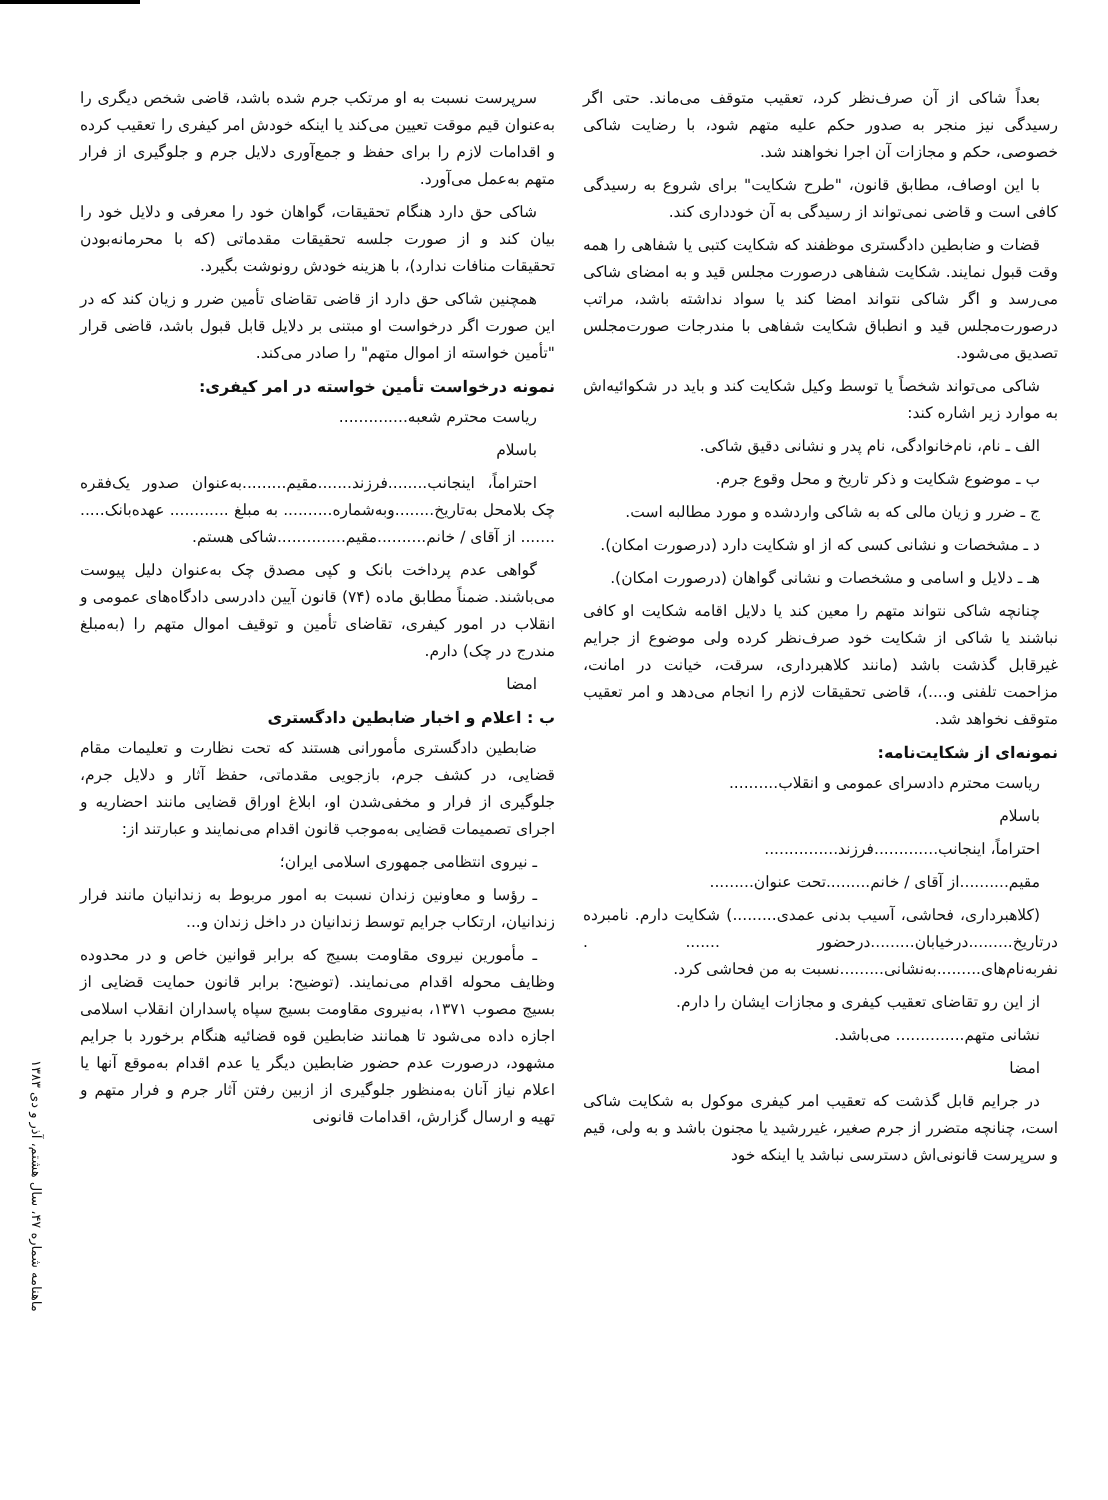بعداً شاکی از آن صرف‌نظر کرد، تعقیب متوقف می‌ماند. حتی اگر رسیدگی نیز منجر به صدور حکم علیه متهم شود، با رضایت شاکی خصوصی، حکم و مجازات آن اجرا نخواهند شد.
با این اوصاف، مطابق قانون، "طرح شکایت" برای شروع به رسیدگی کافی است و قاضی نمی‌تواند از رسیدگی به آن خودداری کند.
قضات و ضابطین دادگستری موظفند که شکایت کتبی یا شفاهی را همه وقت قبول نمایند. شکایت شفاهی درصورت مجلس قید و به امضای شاکی می‌رسد و اگر شاکی نتواند امضا کند یا سواد نداشته باشد، مراتب درصورت‌مجلس قید و انطباق شکایت شفاهی با مندرجات صورت‌مجلس تصدیق می‌شود.
شاکی می‌تواند شخصاً یا توسط وکیل شکایت کند و باید در شکوائیه‌اش به موارد زیر اشاره کند:
الف ـ نام، نام‌خانوادگی، نام پدر و نشانی دقیق شاکی.
ب ـ موضوع شکایت و ذکر تاریخ و محل وقوع جرم.
ج ـ ضرر و زیان مالی که به شاکی واردشده و مورد مطالبه است.
د ـ مشخصات و نشانی کسی که از او شکایت دارد (درصورت امکان).
هـ ـ دلایل و اسامی و مشخصات و نشانی گواهان (درصورت امکان).
چنانچه شاکی نتواند متهم را معین کند یا دلایل اقامه شکایت او کافی نباشند یا شاکی از شکایت خود صرف‌نظر کرده ولی موضوع از جرایم غیرقابل گذشت باشد (مانند کلاهبرداری، سرقت، خیانت در امانت، مزاحمت تلفنی و....)، قاضی تحقیقات لازم را انجام می‌دهد و امر تعقیب متوقف نخواهد شد.
نمونه‌ای از شکایت‌نامه:
ریاست محترم دادسرای عمومی و انقلاب..........
باسلام
احتراماً، اینجانب.............فرزند...............
مقیم..........از آقای / خانم.........تحت عنوان.........
(کلاهبرداری، فحاشی، آسیب بدنی عمدی.........) شکایت دارم. نامبرده درتاریخ.........درخیابان.........درحضور ....... . نفربه‌نام‌های.........به‌نشانی.........نسبت به من فحاشی کرد.
از این رو تقاضای تعقیب کیفری و مجازات ایشان را دارم.
نشانی متهم.............. می‌باشد.
امضا
در جرایم قابل گذشت که تعقیب امر کیفری موکول به شکایت شاکی است، چنانچه متضرر از جرم صغیر، غیررشید یا مجنون باشد و به ولی، قیم و سرپرست قانونی‌اش دسترسی نباشد یا اینکه خود
سرپرست نسبت به او مرتکب جرم شده باشد، قاضی شخص دیگری را به‌عنوان قیم موقت تعیین می‌کند یا اینکه خودش امر کیفری را تعقیب کرده و اقدامات لازم را برای حفظ و جمع‌آوری دلایل جرم و جلوگیری از فرار متهم به‌عمل می‌آورد.
شاکی حق دارد هنگام تحقیقات، گواهان خود را معرفی و دلایل خود را بیان کند و از صورت جلسه تحقیقات مقدماتی (که با محرمانه‌بودن تحقیقات منافات ندارد)، با هزینه خودش رونوشت بگیرد.
همچنین شاکی حق دارد از قاضی تقاضای تأمین ضرر و زیان کند که در این صورت اگر درخواست او مبتنی بر دلایل قابل قبول باشد، قاضی قرار "تأمین خواسته از اموال متهم" را صادر می‌کند.
نمونه درخواست تأمین خواسته در امر کیفری:
ریاست محترم شعبه..............
باسلام
احتراماً، اینجانب........فرزند.......مقیم.........به‌عنوان صدور یک‌فقره چک بلامحل به‌تاریخ........وبه‌شماره.......... به مبلغ ............ عهده‌بانک..... ....... از آقای / خانم..........مقیم..............شاکی هستم.
گواهی عدم پرداخت بانک و کپی مصدق چک به‌عنوان دلیل پیوست می‌باشند. ضمناً مطابق ماده (۷۴) قانون آیین دادرسی دادگاه‌های عمومی و انقلاب در امور کیفری، تقاضای تأمین و توقیف اموال متهم را (به‌مبلغ مندرج در چک) دارم.
امضا
ب : اعلام و اخبار ضابطین دادگستری
ضابطین دادگستری مأمورانی هستند که تحت نظارت و تعلیمات مقام قضایی، در کشف جرم، بازجویی مقدماتی، حفظ آثار و دلایل جرم، جلوگیری از فرار و مخفی‌شدن او، ابلاغ اوراق قضایی مانند احضاریه و اجرای تصمیمات قضایی به‌موجب قانون اقدام می‌نمایند و عبارتند از:
ـ نیروی انتظامی جمهوری اسلامی ایران؛
ـ رؤسا و معاونین زندان نسبت به امور مربوط به زندانیان مانند فرار زندانیان، ارتکاب جرایم توسط زندانیان در داخل زندان و...
ـ مأمورین نیروی مقاومت بسیج که برابر قوانین خاص و در محدوده وظایف محوله اقدام می‌نمایند. (توضیح: برابر قانون حمایت قضایی از بسیج مصوب ۱۳۷۱، به‌نیروی مقاومت بسیج سپاه پاسداران انقلاب اسلامی اجازه داده می‌شود تا همانند ضابطین قوه قضائیه هنگام برخورد با جرایم مشهود، درصورت عدم حضور ضابطین دیگر یا عدم اقدام به‌موقع آنها یا اعلام نیاز آنان به‌منظور جلوگیری از ازبین رفتن آثار جرم و فرار متهم و تهیه و ارسال گزارش، اقدامات قانونی
ماهنامه شماره ۴۷، سال هشتم، آذر و دی ۱۳۸۳